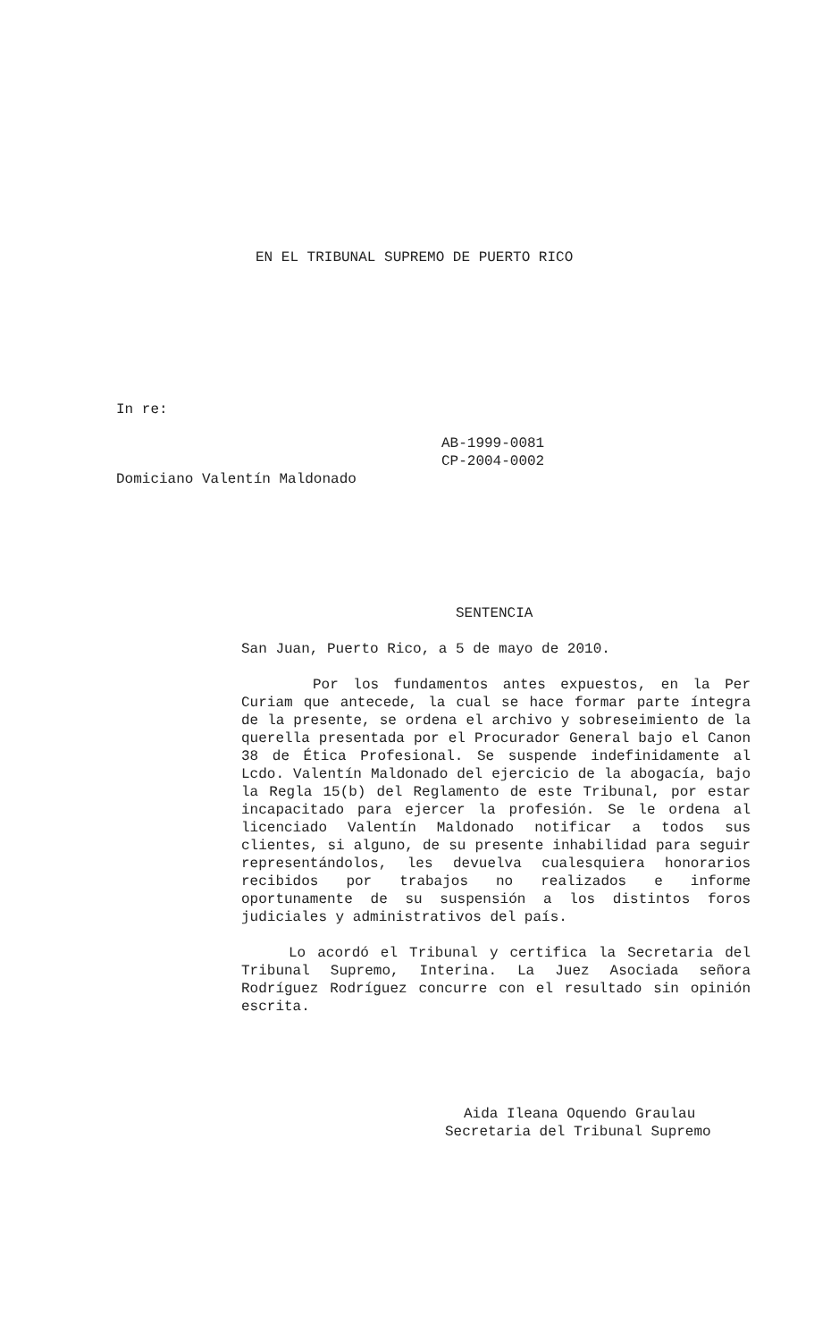EN EL TRIBUNAL SUPREMO DE PUERTO RICO
In re:
AB-1999-0081
CP-2004-0002
Domiciano Valentín Maldonado
SENTENCIA
San Juan, Puerto Rico, a 5 de mayo de 2010.
Por los fundamentos antes expuestos, en la Per Curiam que antecede, la cual se hace formar parte íntegra de la presente, se ordena el archivo y sobreseimiento de la querella presentada por el Procurador General bajo el Canon 38 de Ética Profesional. Se suspende indefinidamente al Lcdo. Valentín Maldonado del ejercicio de la abogacía, bajo la Regla 15(b) del Reglamento de este Tribunal, por estar incapacitado para ejercer la profesión. Se le ordena al licenciado Valentín Maldonado notificar a todos sus clientes, si alguno, de su presente inhabilidad para seguir representándolos, les devuelva cualesquiera honorarios recibidos por trabajos no realizados e informe oportunamente de su suspensión a los distintos foros judiciales y administrativos del país.
Lo acordó el Tribunal y certifica la Secretaria del Tribunal Supremo, Interina. La Juez Asociada señora Rodríguez Rodríguez concurre con el resultado sin opinión escrita.
Aida Ileana Oquendo Graulau
Secretaria del Tribunal Supremo